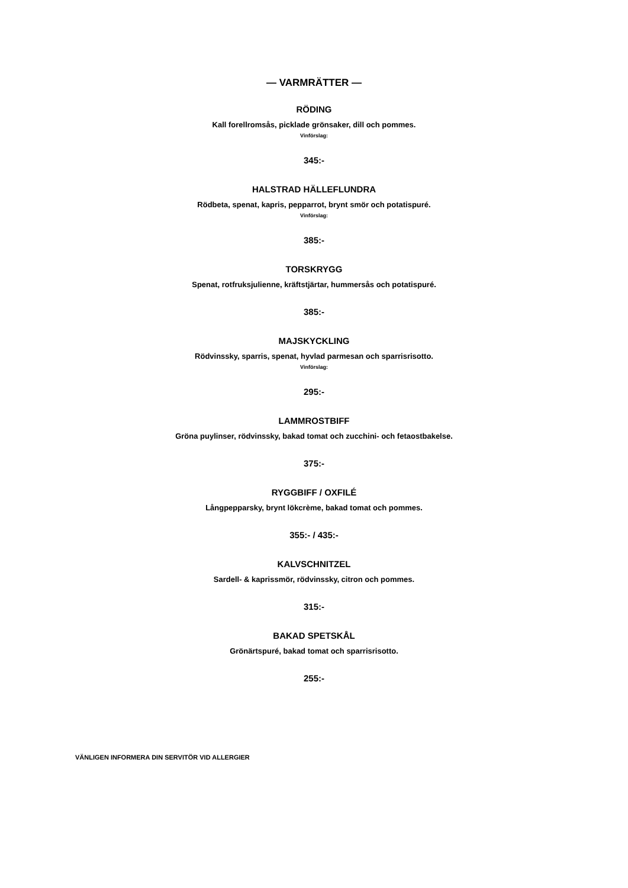— VARMRÄTTER —
RÖDING
Kall forellromsås, picklade grönsaker, dill och pommes.
Vinförslag:
345:-
HALSTRAD HÄLLEFLUNDRA
Rödbeta, spenat, kapris, pepparrot, brynt smör och potatispuré.
Vinförslag:
385:-
TORSKRYGG
Spenat, rotfruksjulienne, kräftstjärtar, hummersås och potatispuré.
385:-
MAJSKYCKLING
Rödvinssky, sparris, spenat, hyvlad parmesan och sparrisrisotto.
Vinförslag:
295:-
LAMMROSTBIFF
Gröna puylinser, rödvinssky, bakad tomat och zucchini- och fetaostbakelse.
375:-
RYGGBIFF / OXFILÉ
Långpepparsky, brynt lökcrème, bakad tomat och pommes.
355:- / 435:-
KALVSCHNITZEL
Sardell- & kaprissmör, rödvinssky, citron och pommes.
315:-
BAKAD SPETSKÅL
Grönärtspuré, bakad tomat och sparrisrisotto.
255:-
VÄNLIGEN INFORMERA DIN SERVITÖR VID ALLERGIER